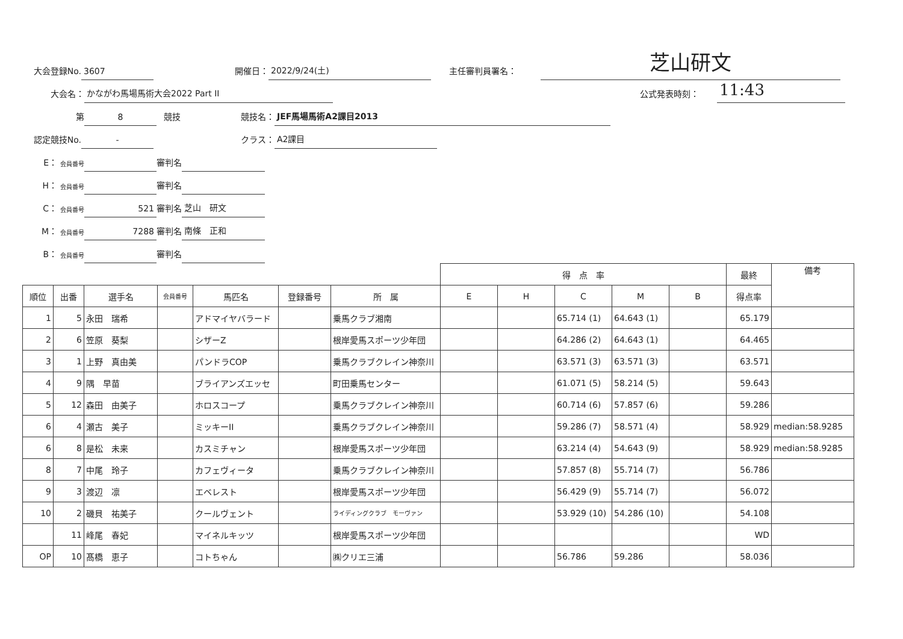大会登録No. 3607 開催日： 2022/9/24(土) 主任審判員署名： 芝山研文
大会名： かながわ馬場馬術大会2022 Part II 公式発表時刻： 11:43
第 8 競技 競技名： JEF馬場馬術A2課目2013
認定競技No. - クラス： A2課目
E： 会員番号 審判名
H： 会員番号 審判名
C： 会員番号 521 審判名 芝山　研文
M： 会員番号 7288 審判名 南條　正和
B： 会員番号 審判名
| | | | | | | | 得 点 率 | | | | | 最終 | 備考 |
| 順位 | 出番 | 選手名 | 会員番号 | 馬匹名 | 登録番号 | 所 属 | E | H | C | M | B | 得点率 | |
| 1 | 5 | 永田 瑞希 | | アドマイヤバラード | | 乗馬クラブ湘南 | | | 65.714 (1) | 64.643 (1) | | 65.179 | |
| 2 | 6 | 笠原 葵梨 | | シザーZ | | 根岸愛馬スポーツ少年団 | | | 64.286 (2) | 64.643 (1) | | 64.465 | |
| 3 | 1 | 上野 真由美 | | パンドラCOP | | 乗馬クラブクレイン神奈川 | | | 63.571 (3) | 63.571 (3) | | 63.571 | |
| 4 | 9 | 隅 早苗 | | ブライアンズエッセ | | 町田乗馬センター | | | 61.071 (5) | 58.214 (5) | | 59.643 | |
| 5 | 12 | 森田 由美子 | | ホロスコープ | | 乗馬クラブクレイン神奈川 | | | 60.714 (6) | 57.857 (6) | | 59.286 | |
| 6 | 4 | 瀬古 美子 | | ミッキーII | | 乗馬クラブクレイン神奈川 | | | 59.286 (7) | 58.571 (4) | | 58.929 | median:58.9285 |
| 6 | 8 | 是松 未来 | | カスミチャン | | 根岸愛馬スポーツ少年団 | | | 63.214 (4) | 54.643 (9) | | 58.929 | median:58.9285 |
| 8 | 7 | 中尾 玲子 | | カフェヴィータ | | 乗馬クラブクレイン神奈川 | | | 57.857 (8) | 55.714 (7) | | 56.786 | |
| 9 | 3 | 渡辺 凛 | | エベレスト | | 根岸愛馬スポーツ少年団 | | | 56.429 (9) | 55.714 (7) | | 56.072 | |
| 10 | 2 | 磯貝 祐美子 | | クールヴェント | | ライディングクラブ モーヴァン | | | 53.929 (10) | 54.286 (10) | | 54.108 | |
| | 11 | 峰尾 春妃 | | マイネルキッツ | | 根岸愛馬スポーツ少年団 | | | | | | WD | |
| OP | 10 | 髙橋 恵子 | | コトちゃん | | ㈱クリエ三浦 | | | 56.786 | 59.286 | | 58.036 | |